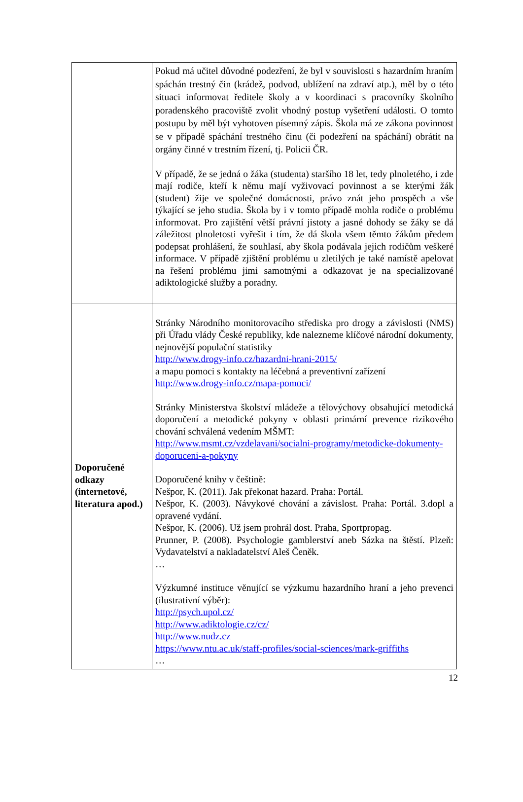| | Pokud má učitel důvodné podezření, že byl v souvislosti s hazardním hraním spáchán trestný čin (krádež, podvod, ublížení na zdraví atp.), měl by o této situaci informovat ředitele školy a v koordinaci s pracovníky školního poradenského pracoviště zvolit vhodný postup vyšetření události. O tomto postupu by měl být vyhotoven písemný zápis. Škola má ze zákona povinnost se v případě spáchání trestného činu (či podezření na spáchání) obrátit na orgány činné v trestním řízení, tj. Policii ČR. V případě, že se jedná o žáka (studenta) staršího 18 let, tedy plnoletého, i zde mají rodiče, kteří k němu mají vyživovací povinnost a se kterými žák (student) žije ve společné domácnosti, právo znát jeho prospěch a vše týkající se jeho studia. Škola by i v tomto případě mohla rodiče o problému informovat. Pro zajištění větší právní jistoty a jasné dohody se žáky se dá záležitost plnoletosti vyřešit i tím, že dá škola všem těmto žákům předem podepsat prohlášení, že souhlasí, aby škola podávala jejich rodičům veškeré informace. V případě zjištění problému u zletilých je také namístě apelovat na řešení problému jimi samotnými a odkazovat je na specializované adiktologické služby a poradny. |
| Doporučené odkazy (internetové, literatura apod.) | Stránky Národního monitorovacího střediska pro drogy a závislosti (NMS) při Úřadu vlády České republiky, kde nalezneme klíčové národní dokumenty, nejnovější populační statistiky http://www.drogy-info.cz/hazardni-hrani-2015/ a mapu pomoci s kontakty na léčebná a preventivní zařízení http://www.drogy-info.cz/mapa-pomoci/ Stránky Ministerstva školství mládeže a tělovýchovy obsahující metodická doporučení a metodické pokyny v oblasti primární prevence rizikového chování schválená vedením MŠMT: http://www.msmt.cz/vzdelavani/socialni-programy/metodicke-dokumenty-doporuceni-a-pokyny Doporučené knihy v češtině: Nešpor, K. (2011). Jak překonat hazard. Praha: Portál. Nešpor, K. (2003). Návykové chování a závislost. Praha: Portál. 3.dopl a opravené vydání. Nešpor, K. (2006). Už jsem prohrál dost. Praha, Sportpropag. Prunner, P. (2008). Psychologie gamblerství aneb Sázka na štěstí. Plzeň: Vydavatelství a nakladatelství Aleš Čeněk. … Výzkumné instituce věnující se výzkumu hazardního hraní a jeho prevenci (ilustrativní výběr): http://psych.upol.cz/ http://www.adiktologie.cz/cz/ http://www.nudz.cz https://www.ntu.ac.uk/staff-profiles/social-sciences/mark-griffiths … |
12